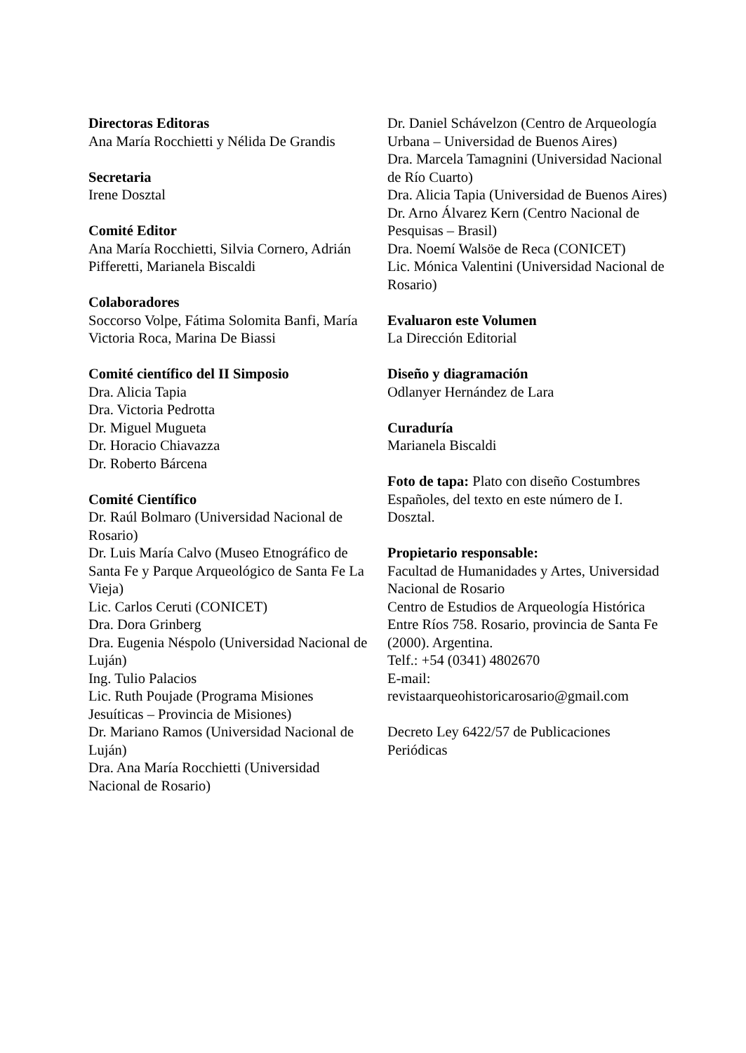Directoras Editoras
Ana María Rocchietti y Nélida De Grandis
Secretaria
Irene Dosztal
Comité Editor
Ana María Rocchietti, Silvia Cornero, Adrián Pifferetti, Marianela Biscaldi
Colaboradores
Soccorso Volpe, Fátima Solomita Banfi, María Victoria Roca, Marina De Biassi
Comité científico del II Simposio
Dra. Alicia Tapia
Dra. Victoria Pedrotta
Dr. Miguel Mugueta
Dr. Horacio Chiavazza
Dr. Roberto Bárcena
Comité Científico
Dr. Raúl Bolmaro (Universidad Nacional de Rosario)
Dr. Luis María Calvo (Museo Etnográfico de Santa Fe y Parque Arqueológico de Santa Fe La Vieja)
Lic. Carlos Ceruti (CONICET)
Dra. Dora Grinberg
Dra. Eugenia Néspolo (Universidad Nacional de Luján)
Ing. Tulio Palacios
Lic. Ruth Poujade (Programa Misiones Jesuíticas – Provincia de Misiones)
Dr. Mariano Ramos (Universidad Nacional de Luján)
Dra. Ana María Rocchietti (Universidad Nacional de Rosario)
Dr. Daniel Schávelzon (Centro de Arqueología Urbana – Universidad de Buenos Aires)
Dra. Marcela Tamagnini (Universidad Nacional de Río Cuarto)
Dra. Alicia Tapia (Universidad de Buenos Aires)
Dr. Arno Álvarez Kern (Centro Nacional de Pesquisas – Brasil)
Dra. Noemí Walsöe de Reca (CONICET)
Lic. Mónica Valentini (Universidad Nacional de Rosario)
Evaluaron este Volumen
La Dirección Editorial
Diseño y diagramación
Odlanyer Hernández de Lara
Curaduría
Marianela Biscaldi
Foto de tapa: Plato con diseño Costumbres Españoles, del texto en este número de I. Dosztal.
Propietario responsable:
Facultad de Humanidades y Artes, Universidad Nacional de Rosario
Centro de Estudios de Arqueología Histórica
Entre Ríos 758. Rosario, provincia de Santa Fe (2000). Argentina.
Telf.: +54 (0341) 4802670
E-mail:
revistaarqueohistoricarosario@gmail.com
Decreto Ley 6422/57 de Publicaciones Periódicas